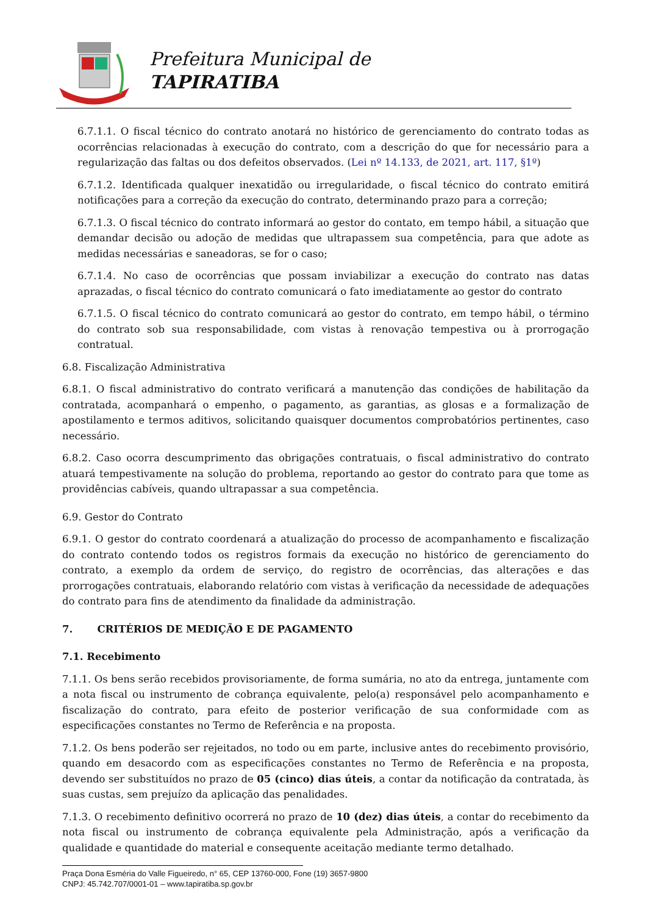Prefeitura Municipal de
TAPIRATIBA
6.7.1.1. O fiscal técnico do contrato anotará no histórico de gerenciamento do contrato todas as ocorrências relacionadas à execução do contrato, com a descrição do que for necessário para a regularização das faltas ou dos defeitos observados. (Lei nº 14.133, de 2021, art. 117, §1º)
6.7.1.2. Identificada qualquer inexatidão ou irregularidade, o fiscal técnico do contrato emitirá notificações para a correção da execução do contrato, determinando prazo para a correção;
6.7.1.3. O fiscal técnico do contrato informará ao gestor do contato, em tempo hábil, a situação que demandar decisão ou adoção de medidas que ultrapassem sua competência, para que adote as medidas necessárias e saneadoras, se for o caso;
6.7.1.4. No caso de ocorrências que possam inviabilizar a execução do contrato nas datas aprazadas, o fiscal técnico do contrato comunicará o fato imediatamente ao gestor do contrato
6.7.1.5. O fiscal técnico do contrato comunicará ao gestor do contrato, em tempo hábil, o término do contrato sob sua responsabilidade, com vistas à renovação tempestiva ou à prorrogação contratual.
6.8. Fiscalização Administrativa
6.8.1. O fiscal administrativo do contrato verificará a manutenção das condições de habilitação da contratada, acompanhará o empenho, o pagamento, as garantias, as glosas e a formalização de apostilamento e termos aditivos, solicitando quaisquer documentos comprobatórios pertinentes, caso necessário.
6.8.2. Caso ocorra descumprimento das obrigações contratuais, o fiscal administrativo do contrato atuará tempestivamente na solução do problema, reportando ao gestor do contrato para que tome as providências cabíveis, quando ultrapassar a sua competência.
6.9. Gestor do Contrato
6.9.1. O gestor do contrato coordenará a atualização do processo de acompanhamento e fiscalização do contrato contendo todos os registros formais da execução no histórico de gerenciamento do contrato, a exemplo da ordem de serviço, do registro de ocorrências, das alterações e das prorrogações contratuais, elaborando relatório com vistas à verificação da necessidade de adequações do contrato para fins de atendimento da finalidade da administração.
7. CRITÉRIOS DE MEDIÇÃO E DE PAGAMENTO
7.1. Recebimento
7.1.1. Os bens serão recebidos provisoriamente, de forma sumária, no ato da entrega, juntamente com a nota fiscal ou instrumento de cobrança equivalente, pelo(a) responsável pelo acompanhamento e fiscalização do contrato, para efeito de posterior verificação de sua conformidade com as especificações constantes no Termo de Referência e na proposta.
7.1.2. Os bens poderão ser rejeitados, no todo ou em parte, inclusive antes do recebimento provisório, quando em desacordo com as especificações constantes no Termo de Referência e na proposta, devendo ser substituídos no prazo de 05 (cinco) dias úteis, a contar da notificação da contratada, às suas custas, sem prejuízo da aplicação das penalidades.
7.1.3. O recebimento definitivo ocorrerá no prazo de 10 (dez) dias úteis, a contar do recebimento da nota fiscal ou instrumento de cobrança equivalente pela Administração, após a verificação da qualidade e quantidade do material e consequente aceitação mediante termo detalhado.
Praça Dona Esméria do Valle Figueiredo, n° 65, CEP 13760-000, Fone (19) 3657-9800
CNPJ: 45.742.707/0001-01 – www.tapiratiba.sp.gov.br